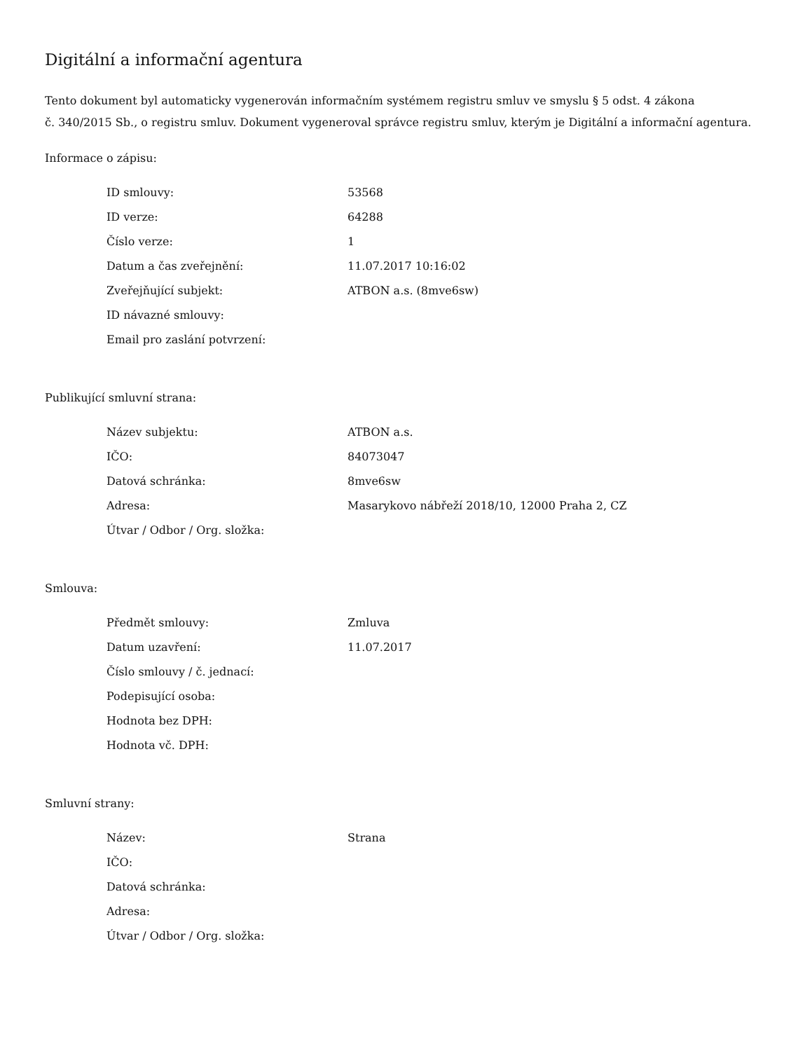Digitální a informační agentura
Tento dokument byl automaticky vygenerován informačním systémem registru smluv ve smyslu § 5 odst. 4 zákona
č. 340/2015 Sb., o registru smluv. Dokument vygeneroval správce registru smluv, kterým je Digitální a informační agentura.
Informace o zápisu:
| ID smlouvy: | 53568 |
| ID verze: | 64288 |
| Číslo verze: | 1 |
| Datum a čas zveřejnění: | 11.07.2017 10:16:02 |
| Zveřejňující subjekt: | ATBON a.s. (8mve6sw) |
| ID návazné smlouvy: | |
| Email pro zaslání potvrzení: | |
Publikující smluvní strana:
| Název subjektu: | ATBON a.s. |
| IČO: | 84073047 |
| Datová schránka: | 8mve6sw |
| Adresa: | Masarykovo nábřeží 2018/10, 12000 Praha 2, CZ |
| Útvar / Odbor / Org. složka: | |
Smlouva:
| Předmět smlouvy: | Zmluva |
| Datum uzavření: | 11.07.2017 |
| Číslo smlouvy / č. jednací: | |
| Podepisující osoba: | |
| Hodnota bez DPH: | |
| Hodnota vč. DPH: | |
Smluvní strany:
| Název: | Strana |
| IČO: | |
| Datová schránka: | |
| Adresa: | |
| Útvar / Odbor / Org. složka: | |